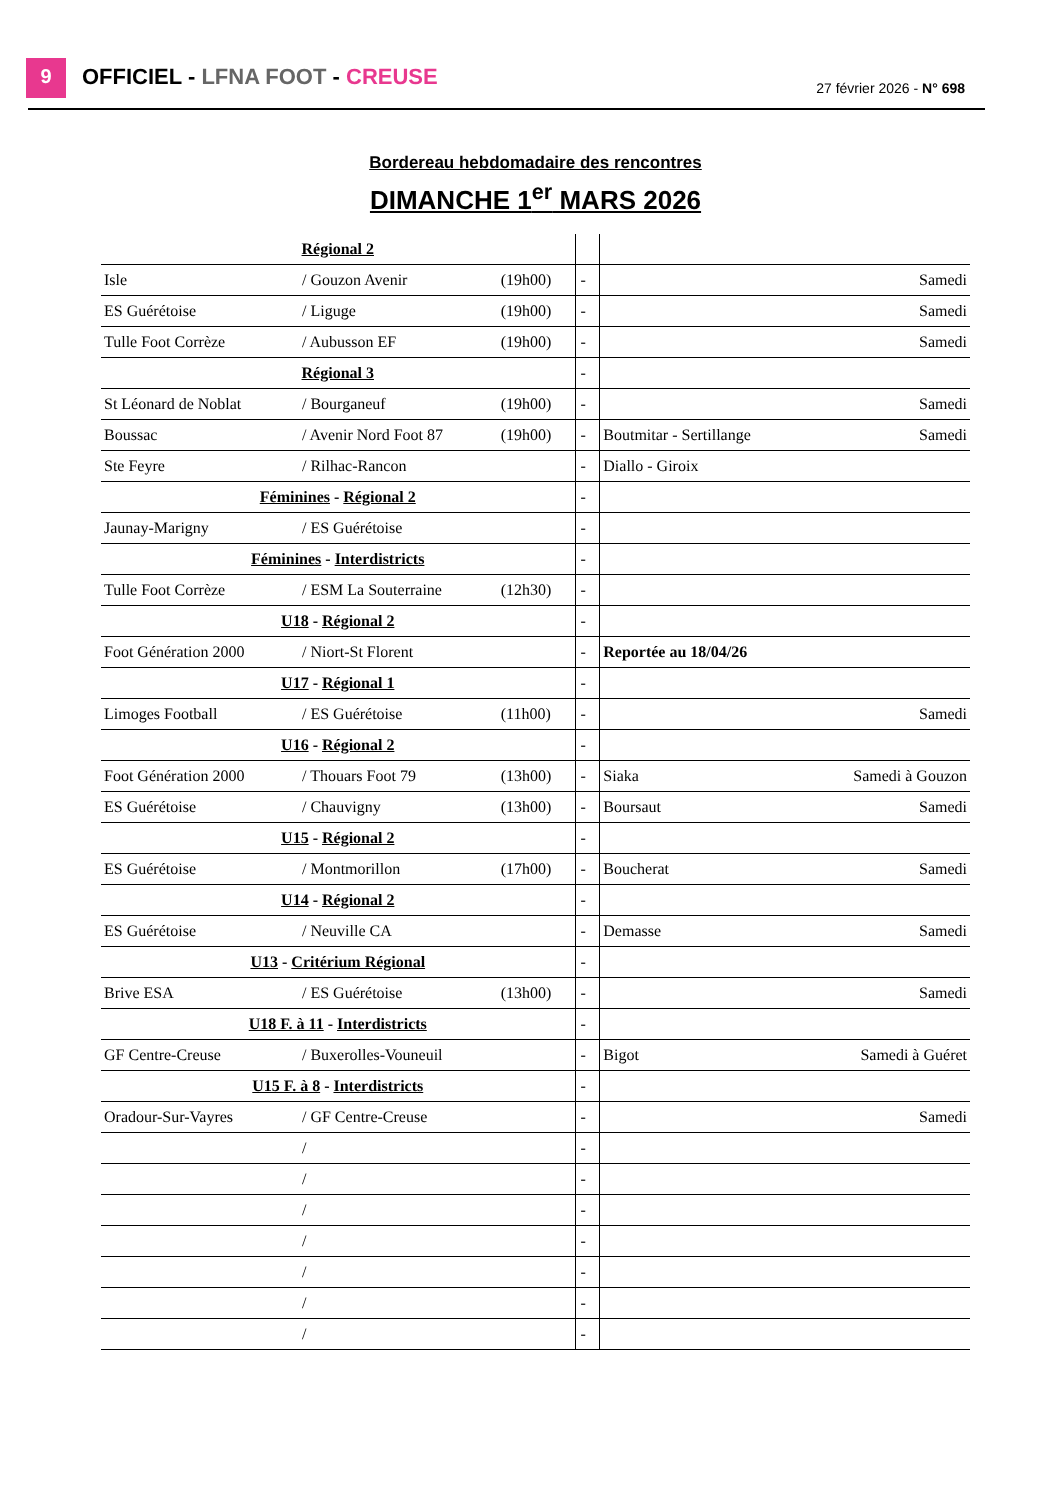9 OFFICIEL - LFNA FOOT - CREUSE 27 février 2026 - N° 698
| Bordereau hebdomadaire des rencontres | | | | | | |
| DIMANCHE 1<sup>er</sup> MARS 2026 | | | | | | |
| Régional 2 | | | | | | |
| Isle | / Gouzon Avenir | (19h00) | - | | | Samedi |
| ES Guérétoise | / Liguge | (19h00) | - | | | Samedi |
| Tulle Foot Corrèze | / Aubusson EF | (19h00) | - | | | Samedi |
| Régional 3 | | | - | | | |
| St Léonard de Noblat | / Bourganeuf | (19h00) | - | | | Samedi |
| Boussac | / Avenir Nord Foot 87 | (19h00) | - | | Boutmitar - Sertillange | Samedi |
| Ste Feyre | / Rilhac-Rancon | | - | | Diallo - Giroix | |
| Féminines - Régional 2 | | | - | | | |
| Jaunay-Marigny | / ES Guérétoise | | - | | | |
| Féminines - Interdistricts | | | - | | | |
| Tulle Foot Corrèze | / ESM La Souterraine | (12h30) | - | | | |
| U18 - Régional 2 | | | - | | | |
| Foot Génération 2000 | / Niort-St Florent | | - | | Reportée au 18/04/26 | |
| U17 - Régional 1 | | | - | | | |
| Limoges Football | / ES Guérétoise | (11h00) | - | | | Samedi |
| U16 - Régional 2 | | | - | | | |
| Foot Génération 2000 | / Thouars Foot 79 | (13h00) | - | | Siaka | Samedi à Gouzon |
| ES Guérétoise | / Chauvigny | (13h00) | - | | Boursaut | Samedi |
| U15 - Régional 2 | | | - | | | |
| ES Guérétoise | / Montmorillon | (17h00) | - | | Boucherat | Samedi |
| U14 - Régional 2 | | | - | | | |
| ES Guérétoise | / Neuville CA | | - | | Demasse | Samedi |
| U13 - Critérium Régional | | | - | | | |
| Brive ESA | / ES Guérétoise | (13h00) | - | | | Samedi |
| U18 F. à 11 - Interdistricts | | | - | | | |
| GF Centre-Creuse | / Buxerolles-Vouneuil | | - | | Bigot | Samedi à Guéret |
| U15 F. à 8 - Interdistricts | | | - | | | |
| Oradour-Sur-Vayres | / GF Centre-Creuse | | - | | | Samedi |
| | / | | - | | | |
| | / | | - | | | |
| | / | | - | | | |
| | / | | - | | | |
| | / | | - | | | |
| | / | | - | | | |
| | / | | - | | | |